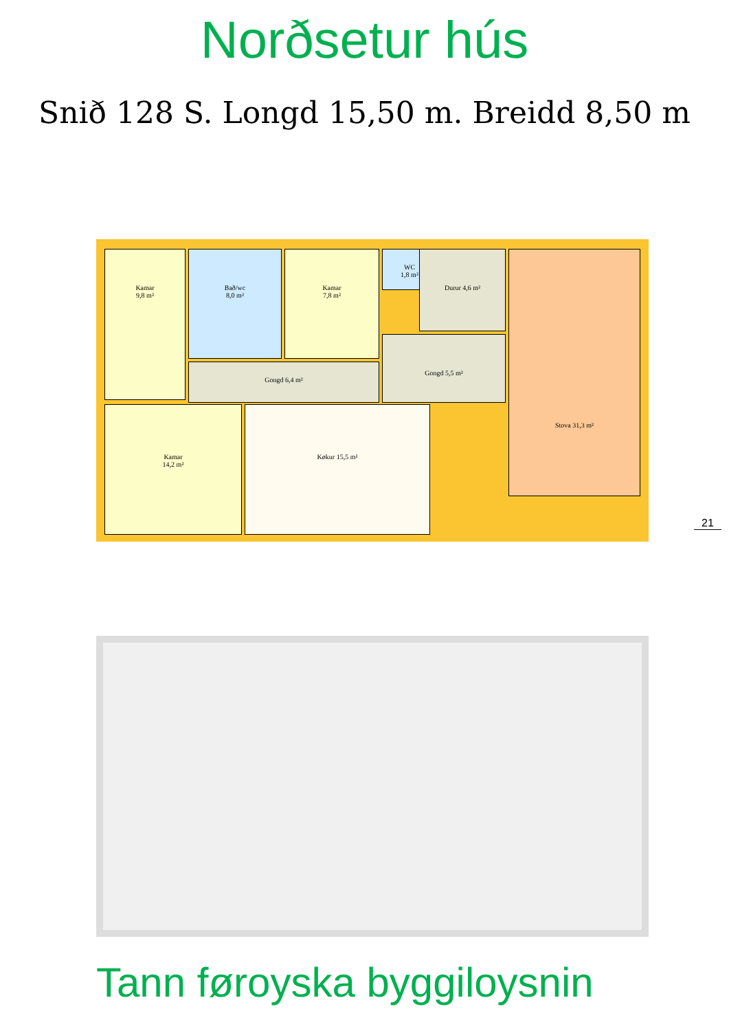Norðsetur hús
Snið 128 S. Longd 15,50 m. Breidd 8,50 m
Kamar
9,8 m²
Bað/wc
8,0 m²
Kamar
7,8 m²
WC
1,8 m²
Durur 4,6 m²
Gongd 6,4 m²
Gongd 5,5 m²
Stova 31,3 m²
Kamar
14,2 m²
Køkur 15,5 m²
21
Tann føroyska byggiloysnin